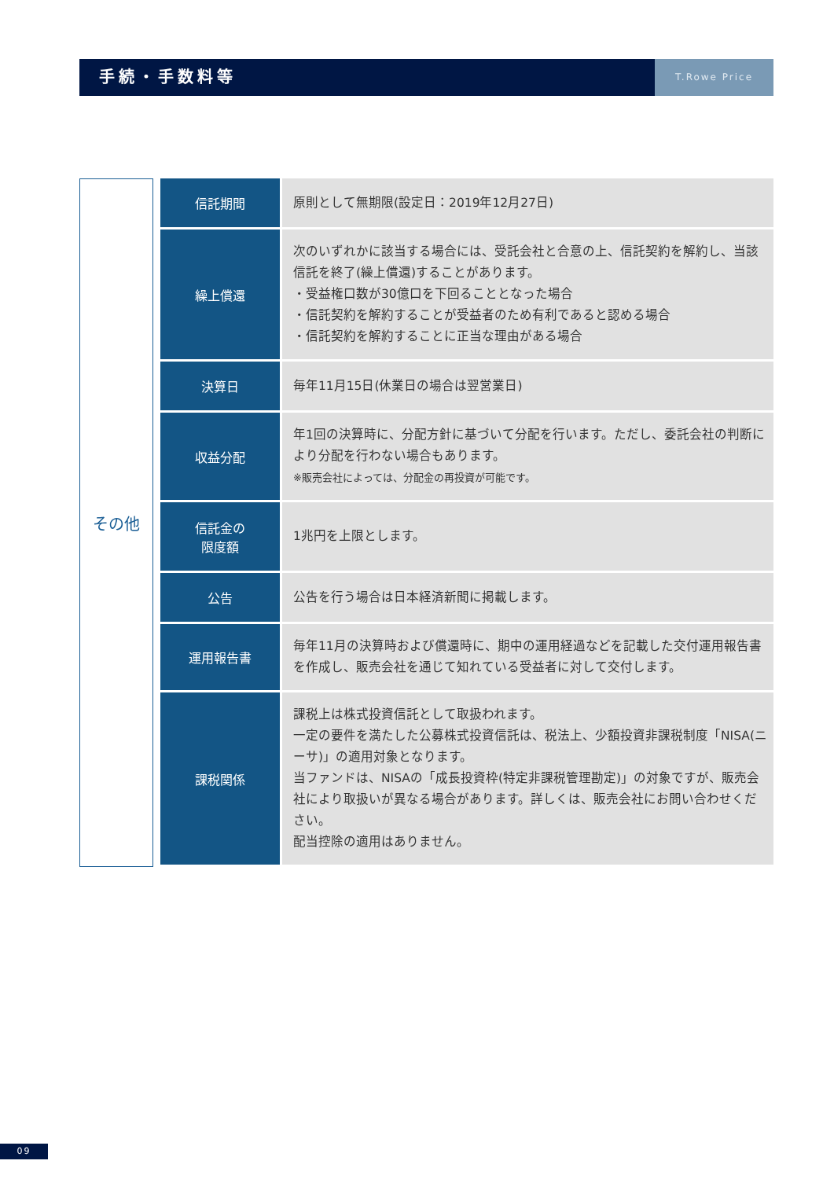手続・手数料等
T.Rowe Price
その他
| 信託期間 | 原則として無期限(設定日：2019年12月27日) |
| 繰上償還 | 次のいずれかに該当する場合には、受託会社と合意の上、信託契約を解約し、当該信託を終了(繰上償還)することがあります。 ・受益権口数が30億口を下回ることとなった場合 ・信託契約を解約することが受益者のため有利であると認める場合 ・信託契約を解約することに正当な理由がある場合 |
| 決算日 | 毎年11月15日(休業日の場合は翌営業日) |
| 収益分配 | 年1回の決算時に、分配方針に基づいて分配を行います。ただし、委託会社の判断により分配を行わない場合もあります。 ※販売会社によっては、分配金の再投資が可能です。 |
| 信託金の 限度額 | 1兆円を上限とします。 |
| 公告 | 公告を行う場合は日本経済新聞に掲載します。 |
| 運用報告書 | 毎年11月の決算時および償還時に、期中の運用経過などを記載した交付運用報告書を作成し、販売会社を通じて知れている受益者に対して交付します。 |
| 課税関係 | 課税上は株式投資信託として取扱われます。 一定の要件を満たした公募株式投資信託は、税法上、少額投資非課税制度「NISA(ニーサ)」の適用対象となります。 当ファンドは、NISAの「成長投資枠(特定非課税管理勘定)」の対象ですが、販売会社により取扱いが異なる場合があります。詳しくは、販売会社にお問い合わせください。 配当控除の適用はありません。 |
09